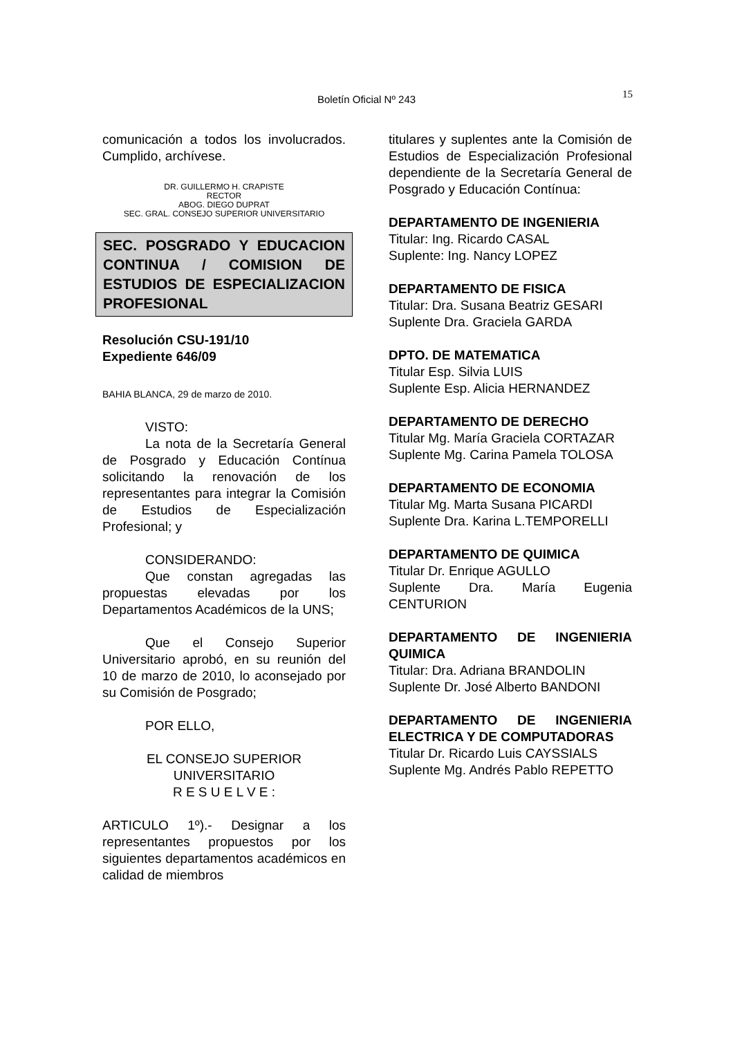Boletín Oficial Nº 243 15
comunicación a todos los involucrados. Cumplido, archívese.
DR. GUILLERMO H. CRAPISTE
RECTOR
ABOG. DIEGO DUPRAT
SEC. GRAL. CONSEJO SUPERIOR UNIVERSITARIO
SEC. POSGRADO Y EDUCACION CONTINUA / COMISION DE ESTUDIOS DE ESPECIALIZACION PROFESIONAL
Resolución CSU-191/10
Expediente 646/09
BAHIA BLANCA, 29 de marzo de 2010.
VISTO:
La nota de la Secretaría General de Posgrado y Educación Contínua solicitando la renovación de los representantes para integrar la Comisión de Estudios de Especialización Profesional; y
CONSIDERANDO:
Que constan agregadas las propuestas elevadas por los Departamentos Académicos de la UNS;
Que el Consejo Superior Universitario aprobó, en su reunión del 10 de marzo de 2010, lo aconsejado por su Comisión de Posgrado;
POR ELLO,
EL CONSEJO SUPERIOR
UNIVERSITARIO
R E S U E L V E :
ARTICULO 1º).- Designar a los representantes propuestos por los siguientes departamentos académicos en calidad de miembros
titulares y suplentes ante la Comisión de Estudios de Especialización Profesional dependiente de la Secretaría General de Posgrado y Educación Contínua:
DEPARTAMENTO DE INGENIERIA
Titular: Ing. Ricardo CASAL
Suplente: Ing. Nancy LOPEZ
DEPARTAMENTO DE FISICA
Titular: Dra. Susana Beatriz GESARI
Suplente Dra. Graciela GARDA
DPTO. DE MATEMATICA
Titular Esp. Silvia LUIS
Suplente Esp. Alicia HERNANDEZ
DEPARTAMENTO DE DERECHO
Titular Mg. María Graciela CORTAZAR
Suplente Mg. Carina Pamela TOLOSA
DEPARTAMENTO DE ECONOMIA
Titular Mg. Marta Susana PICARDI
Suplente Dra. Karina L.TEMPORELLI
DEPARTAMENTO DE QUIMICA
Titular Dr. Enrique AGULLO
Suplente Dra. María Eugenia CENTURION
DEPARTAMENTO DE INGENIERIA QUIMICA
Titular: Dra. Adriana BRANDOLIN
Suplente Dr. José Alberto BANDONI
DEPARTAMENTO DE INGENIERIA ELECTRICA Y DE COMPUTADORAS
Titular Dr. Ricardo Luis CAYSSIALS
Suplente Mg. Andrés Pablo REPETTO